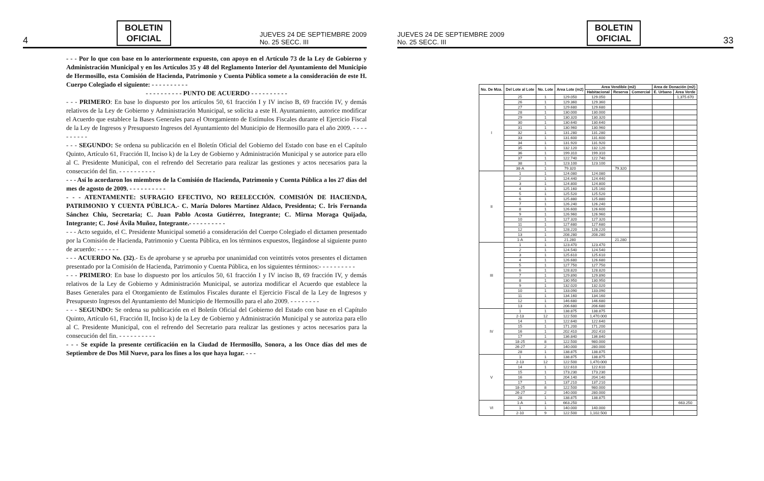4 BOLETIN
OFICIAL JUEVES 24 DE SEPTIEMBRE 2009
No. 25 SECC. III
- - - Por lo que con base en lo anteriormente expuesto, con apoyo en el Artículo 73 de la Ley de Gobierno y Administración Municipal y en los Artículos 35 y 48 del Reglamento Interior del Ayuntamiento del Municipio de Hermosillo, esta Comisión de Hacienda, Patrimonio y Cuenta Pública somete a la consideración de este H. Cuerpo Colegiado el siguiente: - - - - - - - - - -
- - - - - - - - - - PUNTO DE ACUERDO - - - - - - - - - -
- - - PRIMERO: En base lo dispuesto por los artículos 50, 61 fracción I y IV inciso B, 69 fracción IV, y demás relativos de la Ley de Gobierno y Administración Municipal, se solicita a este H. Ayuntamiento, autorice modificar el Acuerdo que establece la Bases Generales para el Otorgamiento de Estímulos Fiscales durante el Ejercicio Fiscal de la Ley de Ingresos y Presupuesto Ingresos del Ayuntamiento del Municipio de Hermosillo para el año 2009. - - - - - - - - - -
- - - SEGUNDO: Se ordena su publicación en el Boletín Oficial del Gobierno del Estado con base en el Capítulo Quinto, Artículo 61, Fracción II, Inciso k) de la Ley de Gobierno y Administración Municipal y se autorice para ello al C. Presidente Municipal, con el refrendo del Secretario para realizar las gestiones y actos necesarios para la consecución del fin. - - - - - - - - - -
- - - Así lo acordaron los miembros de la Comisión de Hacienda, Patrimonio y Cuenta Pública a los 27 días del mes de agosto de 2009. - - - - - - - - - -
- - - ATENTAMENTE: SUFRAGIO EFECTIVO, NO REELECCIÓN. COMISIÓN DE HACIENDA, PATRIMONIO Y CUENTA PÚBLICA.- C. María Dolores Martínez Aldaco, Presidenta; C. Iris Fernanda Sánchez Chiu, Secretaria; C. Juan Pablo Acosta Gutiérrez, Integrante; C. Mirna Moraga Quijada, Integrante; C. José Ávila Muñoz, Integrante.- - - - - - - - - -
- - - Acto seguido, el C. Presidente Municipal sometió a consideración del Cuerpo Colegiado el dictamen presentado por la Comisión de Hacienda, Patrimonio y Cuenta Pública, en los términos expuestos, llegándose al siguiente punto de acuerdo: - - - - - -
- - - ACUERDO No. (32).- Es de aprobarse y se aprueba por unanimidad con veintitrés votos presentes el dictamen presentado por la Comisión de Hacienda, Patrimonio y Cuenta Pública, en los siguientes términos:- - - - - - - - - -
- - - PRIMERO: En base lo dispuesto por los artículos 50, 61 fracción I y IV inciso B, 69 fracción IV, y demás relativos de la Ley de Gobierno y Administración Municipal, se autoriza modificar el Acuerdo que establece la Bases Generales para el Otorgamiento de Estímulos Fiscales durante el Ejercicio Fiscal de la Ley de Ingresos y Presupuesto Ingresos del Ayuntamiento del Municipio de Hermosillo para el año 2009. - - - - - - - -
- - - SEGUNDO: Se ordena su publicación en el Boletín Oficial del Gobierno del Estado con base en el Capítulo Quinto, Artículo 61, Fracción II, Inciso k) de la Ley de Gobierno y Administración Municipal y se autoriza para ello al C. Presidente Municipal, con el refrendo del Secretario para realizar las gestiones y actos necesarios para la consecución del fin. - - - - - - - - - -
- - - Se expide la presente certificación en la Ciudad de Hermosillo, Sonora, a los Once días del mes de Septiembre de Dos Mil Nueve, para los fines a los que haya lugar. - - -
JUEVES 24 DE SEPTIEMBRE 2009
No. 25 SECC. III BOLETIN
OFICIAL 33
| No. De Mza. | Del Lote al Lote | No. Lote | Area Lote (m2) | Area Vendible (m2) | | | Area de Donación (m2) | |
| --- | --- | --- | --- | --- | --- | --- | --- | --- |
| | | | | Habitacional | Reserva | Comercial | E. Urbano | Area Verde |
| I | 25 | 1 | 129.050 | 129.050 | | | | 1,375.670 |
| | 26 | 1 | 129.360 | 129.360 | | | | |
| | 27 | 1 | 129.680 | 129.680 | | | | |
| | 28 | 1 | 130.000 | 130.000 | | | | |
| | 29 | 1 | 130.320 | 130.320 | | | | |
| | 30 | 1 | 130.640 | 130.640 | | | | |
| | 31 | 1 | 130.960 | 130.960 | | | | |
| | 32 | 1 | 131.280 | 131.280 | | | | |
| | 33 | 1 | 131.600 | 131.600 | | | | |
| | 34 | 1 | 131.920 | 131.920 | | | | |
| | 35 | 1 | 132.120 | 132.120 | | | | |
| | 36 | 1 | 199.310 | 199.310 | | | | |
| | 37 | 1 | 122.740 | 122.740 | | | | |
| | 38 | 1 | 123.100 | 123.100 | | | | |
| | 38-A | 1 | 79.320 | | 79.320 | | | |
| II | 1 | 1 | 124.080 | 124.080 | | | | |
| | 2 | 1 | 124.440 | 124.440 | | | | |
| | 3 | 1 | 124.800 | 124.800 | | | | |
| | 4 | 1 | 125.160 | 125.160 | | | | |
| | 5 | 1 | 125.520 | 125.520 | | | | |
| | 6 | 1 | 125.880 | 125.880 | | | | |
| | 7 | 1 | 126.240 | 126.240 | | | | |
| | 8 | 1 | 126.600 | 126.600 | | | | |
| | 9 | 1 | 126.960 | 126.960 | | | | |
| | 10 | 1 | 127.320 | 127.320 | | | | |
| | 11 | 1 | 127.680 | 127.680 | | | | |
| | 12 | 1 | 128.220 | 128.220 | | | | |
| | 13 | 1 | 208.280 | 208.280 | | | | |
| | 1-A | 1 | 21.280 | | 21.280 | | | |
| III | 1 | 1 | 123.470 | 123.470 | | | | |
| | 2 | 1 | 124.540 | 124.540 | | | | |
| | 3 | 1 | 125.610 | 125.610 | | | | |
| | 4 | 1 | 126.680 | 126.680 | | | | |
| | 5 | 1 | 127.750 | 127.750 | | | | |
| | 6 | 1 | 128.820 | 128.820 | | | | |
| | 7 | 1 | 129.890 | 129.890 | | | | |
| | 8 | 1 | 130.950 | 130.950 | | | | |
| | 9 | 1 | 132.020 | 132.020 | | | | |
| | 10 | 1 | 133.090 | 133.090 | | | | |
| | 11 | 1 | 134.160 | 134.160 | | | | |
| | 12 | 1 | 146.680 | 146.680 | | | | |
| | 13 | 1 | 206.680 | 206.680 | | | | |
| IV | 1 | 1 | 138.875 | 138.875 | | | | |
| | 2-13 | 12 | 122.500 | 1,470.000 | | | | |
| | 14 | 1 | 122.640 | 122.640 | | | | |
| | 15 | 1 | 171.200 | 171.200 | | | | |
| | 16 | 1 | 202.410 | 202.410 | | | | |
| | 17 | 1 | 136.840 | 136.840 | | | | |
| | 18-25 | 8 | 122.500 | 980.000 | | | | |
| | 26-27 | 2 | 140.000 | 280.000 | | | | |
| | 28 | 1 | 138.875 | 138.875 | | | | |
| V | 1 | 1 | 138.875 | 138.875 | | | | |
| | 2-13 | 12 | 122.500 | 1,470.000 | | | | |
| | 14 | 1 | 122.610 | 122.610 | | | | |
| | 15 | 1 | 173.230 | 173.230 | | | | |
| | 16 | 1 | 204.140 | 204.140 | | | | |
| | 17 | 1 | 137.210 | 137.210 | | | | |
| | 18-25 | 8 | 122.500 | 980.000 | | | | |
| | 26-27 | 2 | 140.000 | 280.000 | | | | |
| | 28 | 1 | 138.875 | 138.875 | | | | |
| VI | 1-A | 1 | 663.250 | | | | | 663.250 |
| | 1 | 1 | 140.000 | 140.000 | | | | |
| | 2-10 | 9 | 122.500 | 1,102.500 | | | | |